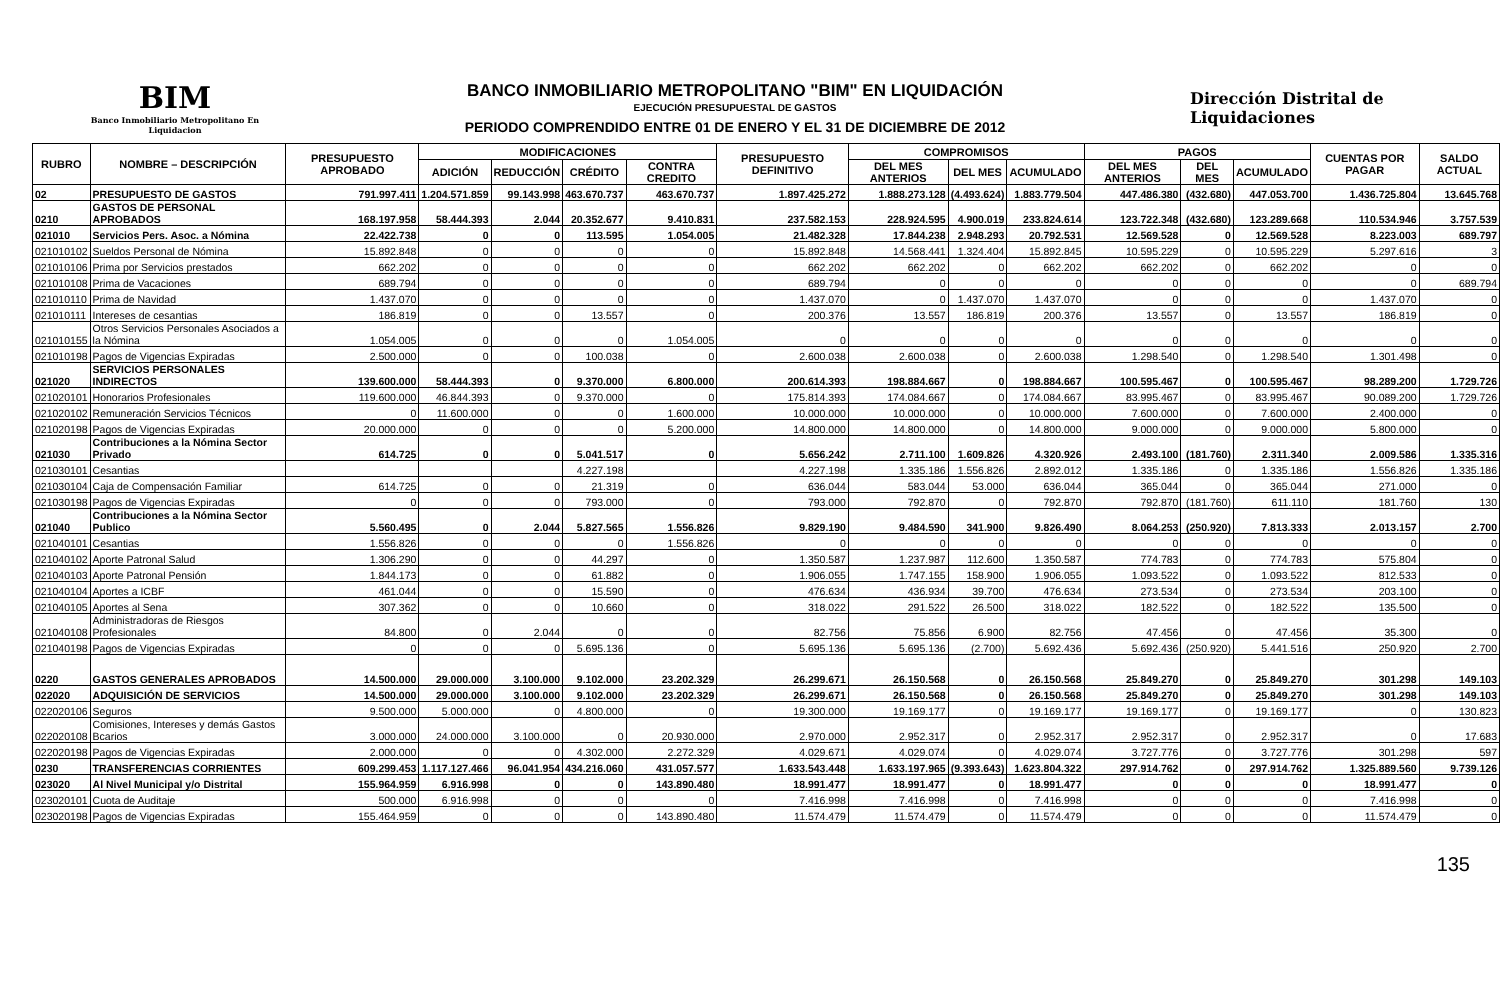BIM
Banco Inmobiliario Metropolitano En Liquidacion
BANCO INMOBILIARIO METROPOLITANO "BIM" EN LIQUIDACIÓN
EJECUCIÓN PRESUPUESTAL DE GASTOS
PERIODO COMPRENDIDO ENTRE 01 DE ENERO Y EL 31 DE DICIEMBRE DE 2012
Dirección Distrital de Liquidaciones
| RUBRO | NOMBRE – DESCRIPCIÓN | PRESUPUESTO APROBADO | MODIFICACIONES | | | | PRESUPUESTO DEFINITIVO | COMPROMISOS | | | PAGOS | | | CUENTAS POR PAGAR | SALDO ACTUAL |
| --- | --- | --- | --- | --- | --- | --- | --- | --- | --- | --- | --- | --- | --- | --- | --- |
| | | | ADICIÓN | REDUCCIÓN | CRÉDITO | CONTRA CREDITO | | DEL MES ANTERIOS | DEL MES | ACUMULADO | DEL MES ANTERIOS | DEL MES | ACUMULADO | | |
| 02 | PRESUPUESTO DE GASTOS | 791.997.411 | 1.204.571.859 | 99.143.998 | 463.670.737 | 463.670.737 | 1.897.425.272 | 1.888.273.128 | (4.493.624) | 1.883.779.504 | 447.486.380 | (432.680) | 447.053.700 | 1.436.725.804 | 13.645.768 |
| 0210 | GASTOS DE PERSONAL APROBADOS | 168.197.958 | 58.444.393 | 2.044 | 20.352.677 | 9.410.831 | 237.582.153 | 228.924.595 | 4.900.019 | 233.824.614 | 123.722.348 | (432.680) | 123.289.668 | 110.534.946 | 3.757.539 |
| 021010 | Servicios Pers. Asoc. a Nómina | 22.422.738 | 0 | 0 | 113.595 | 1.054.005 | 21.482.328 | 17.844.238 | 2.948.293 | 20.792.531 | 12.569.528 | 0 | 12.569.528 | 8.223.003 | 689.797 |
| 021010102 | Sueldos Personal de Nómina | 15.892.848 | 0 | 0 | 0 | 0 | 15.892.848 | 14.568.441 | 1.324.404 | 15.892.845 | 10.595.229 | 0 | 10.595.229 | 5.297.616 | 3 |
| 021010106 | Prima por Servicios prestados | 662.202 | 0 | 0 | 0 | 0 | 662.202 | 662.202 | 0 | 662.202 | 662.202 | 0 | 662.202 | 0 | 0 |
| 021010108 | Prima de Vacaciones | 689.794 | 0 | 0 | 0 | 0 | 689.794 | 0 | 0 | 0 | 0 | 0 | 0 | 0 | 689.794 |
| 021010110 | Prima de Navidad | 1.437.070 | 0 | 0 | 0 | 0 | 1.437.070 | 0 | 1.437.070 | 1.437.070 | 0 | 0 | 0 | 1.437.070 | 0 |
| 021010111 | Intereses de cesantias | 186.819 | 0 | 0 | 13.557 | 0 | 200.376 | 13.557 | 186.819 | 200.376 | 13.557 | 0 | 13.557 | 186.819 | 0 |
| 021010155 | Otros Servicios Personales Asociados a la Nómina | 1.054.005 | 0 | 0 | 0 | 1.054.005 | 0 | 0 | 0 | 0 | 0 | 0 | 0 | 0 | 0 |
| 021010198 | Pagos de Vigencias Expiradas | 2.500.000 | 0 | 0 | 100.038 | 0 | 2.600.038 | 2.600.038 | 0 | 2.600.038 | 1.298.540 | 0 | 1.298.540 | 1.301.498 | 0 |
| 021020 | SERVICIOS PERSONALES INDIRECTOS | 139.600.000 | 58.444.393 | 0 | 9.370.000 | 6.800.000 | 200.614.393 | 198.884.667 | 0 | 198.884.667 | 100.595.467 | 0 | 100.595.467 | 98.289.200 | 1.729.726 |
| 021020101 | Honorarios Profesionales | 119.600.000 | 46.844.393 | 0 | 9.370.000 | 0 | 175.814.393 | 174.084.667 | 0 | 174.084.667 | 83.995.467 | 0 | 83.995.467 | 90.089.200 | 1.729.726 |
| 021020102 | Remuneración Servicios Técnicos | 0 | 11.600.000 | 0 | 0 | 1.600.000 | 10.000.000 | 10.000.000 | 0 | 10.000.000 | 7.600.000 | 0 | 7.600.000 | 2.400.000 | 0 |
| 021020198 | Pagos de Vigencias Expiradas | 20.000.000 | 0 | 0 | 0 | 5.200.000 | 14.800.000 | 14.800.000 | 0 | 14.800.000 | 9.000.000 | 0 | 9.000.000 | 5.800.000 | 0 |
| 021030 | Contribuciones a la Nómina Sector Privado | 614.725 | 0 | 0 | 5.041.517 | 0 | 5.656.242 | 2.711.100 | 1.609.826 | 4.320.926 | 2.493.100 | (181.760) | 2.311.340 | 2.009.586 | 1.335.316 |
| 021030101 | Cesantias | | | | 4.227.198 | | 4.227.198 | 1.335.186 | 1.556.826 | 2.892.012 | 1.335.186 | 0 | 1.335.186 | 1.556.826 | 1.335.186 |
| 021030104 | Caja de Compensación Familiar | 614.725 | 0 | 0 | 21.319 | 0 | 636.044 | 583.044 | 53.000 | 636.044 | 365.044 | 0 | 365.044 | 271.000 | 0 |
| 021030198 | Pagos de Vigencias Expiradas | 0 | 0 | 0 | 793.000 | 0 | 793.000 | 792.870 | 0 | 792.870 | 792.870 | (181.760) | 611.110 | 181.760 | 130 |
| 021040 | Contribuciones a la Nómina Sector Publico | 5.560.495 | 0 | 2.044 | 5.827.565 | 1.556.826 | 9.829.190 | 9.484.590 | 341.900 | 9.826.490 | 8.064.253 | (250.920) | 7.813.333 | 2.013.157 | 2.700 |
| 021040101 | Cesantias | 1.556.826 | 0 | 0 | 0 | 1.556.826 | 0 | 0 | 0 | 0 | 0 | 0 | 0 | 0 | 0 |
| 021040102 | Aporte Patronal Salud | 1.306.290 | 0 | 0 | 44.297 | 0 | 1.350.587 | 1.237.987 | 112.600 | 1.350.587 | 774.783 | 0 | 774.783 | 575.804 | 0 |
| 021040103 | Aporte Patronal Pensión | 1.844.173 | 0 | 0 | 61.882 | 0 | 1.906.055 | 1.747.155 | 158.900 | 1.906.055 | 1.093.522 | 0 | 1.093.522 | 812.533 | 0 |
| 021040104 | Aportes a ICBF | 461.044 | 0 | 0 | 15.590 | 0 | 476.634 | 436.934 | 39.700 | 476.634 | 273.534 | 0 | 273.534 | 203.100 | 0 |
| 021040105 | Aportes al Sena | 307.362 | 0 | 0 | 10.660 | 0 | 318.022 | 291.522 | 26.500 | 318.022 | 182.522 | 0 | 182.522 | 135.500 | 0 |
| 021040108 | Administradoras de Riesgos Profesionales | 84.800 | 0 | 2.044 | 0 | 0 | 82.756 | 75.856 | 6.900 | 82.756 | 47.456 | 0 | 47.456 | 35.300 | 0 |
| 021040198 | Pagos de Vigencias Expiradas | 0 | 0 | 0 | 5.695.136 | 0 | 5.695.136 | 5.695.136 | (2.700) | 5.692.436 | 5.692.436 | (250.920) | 5.441.516 | 250.920 | 2.700 |
| 0220 | GASTOS GENERALES APROBADOS | 14.500.000 | 29.000.000 | 3.100.000 | 9.102.000 | 23.202.329 | 26.299.671 | 26.150.568 | 0 | 26.150.568 | 25.849.270 | 0 | 25.849.270 | 301.298 | 149.103 |
| 022020 | ADQUISICIÓN DE SERVICIOS | 14.500.000 | 29.000.000 | 3.100.000 | 9.102.000 | 23.202.329 | 26.299.671 | 26.150.568 | 0 | 26.150.568 | 25.849.270 | 0 | 25.849.270 | 301.298 | 149.103 |
| 022020106 | Seguros | 9.500.000 | 5.000.000 | 0 | 4.800.000 | 0 | 19.300.000 | 19.169.177 | 0 | 19.169.177 | 19.169.177 | 0 | 19.169.177 | 0 | 130.823 |
| 022020108 | Comisiones, Intereses y demás Gastos Bcarios | 3.000.000 | 24.000.000 | 3.100.000 | 0 | 20.930.000 | 2.970.000 | 2.952.317 | 0 | 2.952.317 | 2.952.317 | 0 | 2.952.317 | 0 | 17.683 |
| 022020198 | Pagos de Vigencias Expiradas | 2.000.000 | 0 | 0 | 4.302.000 | 2.272.329 | 4.029.671 | 4.029.074 | 0 | 4.029.074 | 3.727.776 | 0 | 3.727.776 | 301.298 | 597 |
| 0230 | TRANSFERENCIAS CORRIENTES | 609.299.453 | 1.117.127.466 | 96.041.954 | 434.216.060 | 431.057.577 | 1.633.543.448 | 1.633.197.965 | (9.393.643) | 1.623.804.322 | 297.914.762 | 0 | 297.914.762 | 1.325.889.560 | 9.739.126 |
| 023020 | Al Nivel Municipal y/o Distrital | 155.964.959 | 6.916.998 | 0 | 0 | 143.890.480 | 18.991.477 | 18.991.477 | 0 | 18.991.477 | 0 | 0 | 0 | 18.991.477 | 0 |
| 023020101 | Cuota de Auditaje | 500.000 | 6.916.998 | 0 | 0 | 0 | 7.416.998 | 7.416.998 | 0 | 7.416.998 | 0 | 0 | 0 | 7.416.998 | 0 |
| 023020198 | Pagos de Vigencias Expiradas | 155.464.959 | 0 | 0 | 0 | 143.890.480 | 11.574.479 | 11.574.479 | 0 | 11.574.479 | 0 | 0 | 0 | 11.574.479 | 0 |
135